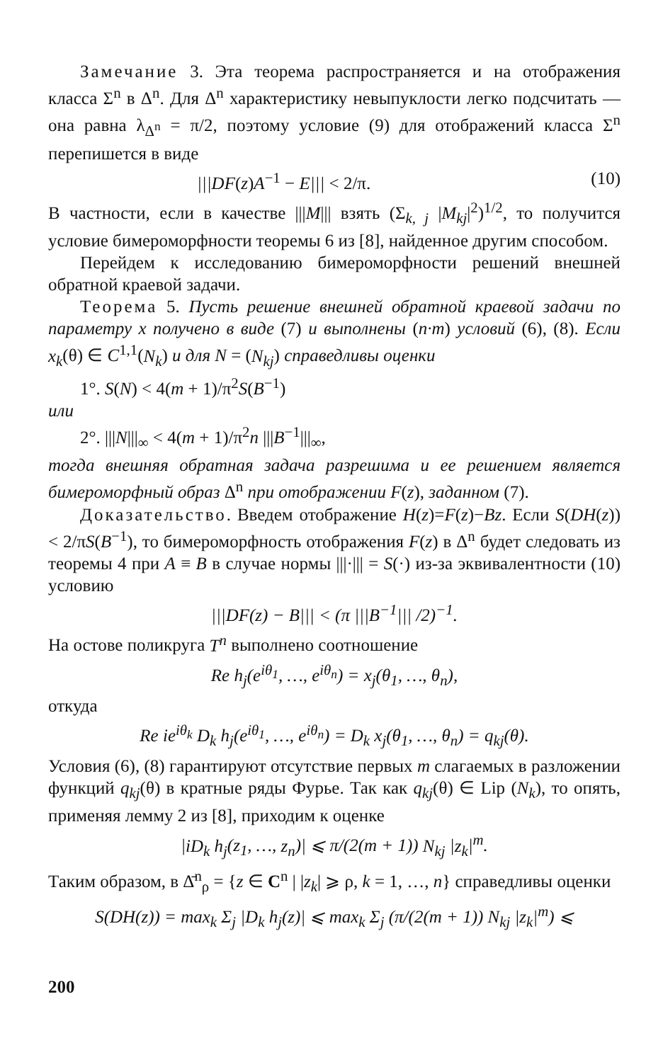Замечание 3. Эта теорема распространяется и на отображения класса Σ<sup>n</sup> в Δ<sup>n</sup>. Для Δ<sup>n</sup> характеристику невыпуклости легко подсчитать — она равна λ<sub>Δ<sup>n</sup></sub> = π/2, поэтому условие (9) для отображений класса Σ<sup>n</sup> перепишется в виде
|||DF(z)A<sup>−1</sup> − E||| < 2/π. (10)
В частности, если в качестве |||M||| взять (Σ<sub>k, j</sub> |M<sub>kj</sub>|<sup>2</sup>)<sup>1/2</sup>, то получится условие бимероморфности теоремы 6 из [8], найденное другим способом.
Перейдем к исследованию бимероморфности решений внешней обратной краевой задачи.
Теорема 5. Пусть решение внешней обратной краевой задачи по параметру x получено в виде (7) и выполнены (n·m) условий (6), (8). Если x<sub>k</sub>(θ) ∈ C<sup>1,1</sup>(N<sub>k</sub>) и для N = (N<sub>kj</sub>) справедливы оценки
1°. S(N) < 4(m + 1)/π<sup>2</sup>S(B<sup>−1</sup>)
или
2°. |||N|||<sub>∞</sub> < 4(m + 1)/π<sup>2</sup>n |||B<sup>−1</sup>|||<sub>∞</sub>,
тогда внешняя обратная задача разрешима и ее решением является бимероморфный образ Δ<sup>n</sup> при отображении F(z), заданном (7).
Доказательство. Введем отображение H(z)=F(z)−Bz. Если S(DH(z)) < 2/πS(B<sup>−1</sup>), то бимероморфность отображения F(z) в Δ<sup>n</sup> будет следовать из теоремы 4 при A ≡ B в случае нормы |||·||| = S(·) из-за эквивалентности (10) условию
|||DF(z) − B||| < (π |||B<sup>−1</sup>||| /2)<sup>−1</sup>.
На остове поликруга T<sup>n</sup> выполнено соотношение
Re h<sub>j</sub>(e<sup>iθ<sub>1</sub></sup>, …, e<sup>iθ<sub>n</sub></sup>) = x<sub>j</sub>(θ<sub>1</sub>, …, θ<sub>n</sub>),
откуда
Re ie<sup>iθ<sub>k</sub></sup> D<sub>k</sub> h<sub>j</sub>(e<sup>iθ<sub>1</sub></sup>, …, e<sup>iθ<sub>n</sub></sup>) = D<sub>k</sub> x<sub>j</sub>(θ<sub>1</sub>, …, θ<sub>n</sub>) = q<sub>kj</sub>(θ).
Условия (6), (8) гарантируют отсутствие первых m слагаемых в разложении функций q<sub>kj</sub>(θ) в кратные ряды Фурье. Так как q<sub>kj</sub>(θ) ∈ Lip (N<sub>k</sub>), то опять, применяя лемму 2 из [8], приходим к оценке
|iD<sub>k</sub> h<sub>j</sub>(z<sub>1</sub>, …, z<sub>n</sub>)| ⩽ π/(2(m + 1)) N<sub>kj</sub> |z<sub>k</sub>|<sup>m</sup>.
Таким образом, в Δ̄<sup>n</sup><sub>ρ</sub> = {z ∈ C<sup>n</sup> | |z<sub>k</sub>| ⩾ ρ, k = 1, …, n} справедливы оценки
S(DH(z)) = max<sub>k</sub> Σ<sub>j</sub> |D<sub>k</sub> h<sub>j</sub>(z)| ⩽ max<sub>k</sub> Σ<sub>j</sub> (π/(2(m + 1)) N<sub>kj</sub> |z<sub>k</sub>|<sup>m</sup>) ⩽
200